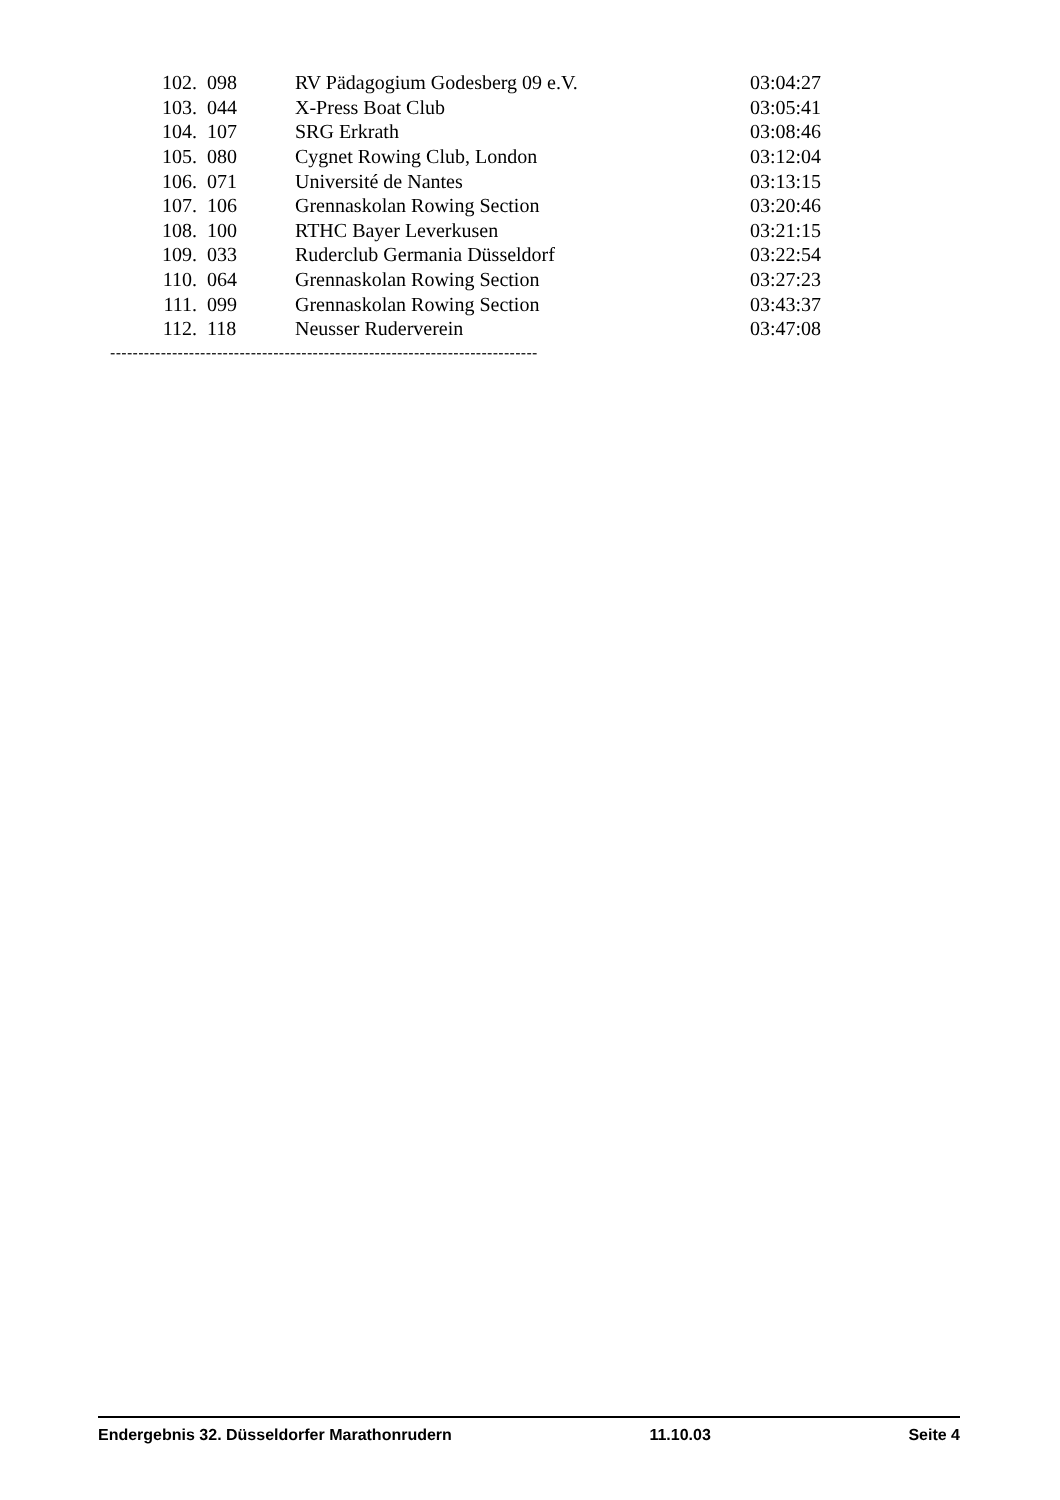| 102. | 098 | RV Pädagogium Godesberg 09 e.V. | 03:04:27 |
| 103. | 044 | X-Press Boat Club | 03:05:41 |
| 104. | 107 | SRG Erkrath | 03:08:46 |
| 105. | 080 | Cygnet Rowing Club, London | 03:12:04 |
| 106. | 071 | Université de Nantes | 03:13:15 |
| 107. | 106 | Grennaskolan Rowing Section | 03:20:46 |
| 108. | 100 | RTHC Bayer Leverkusen | 03:21:15 |
| 109. | 033 | Ruderclub Germania Düsseldorf | 03:22:54 |
| 110. | 064 | Grennaskolan Rowing Section | 03:27:23 |
| 111. | 099 | Grennaskolan Rowing Section | 03:43:37 |
| 112. | 118 | Neusser Ruderverein | 03:47:08 |
----------------------------------------------------------------------------
Endergebnis 32. Düsseldorfer Marathonrudern 11.10.03 Seite 4